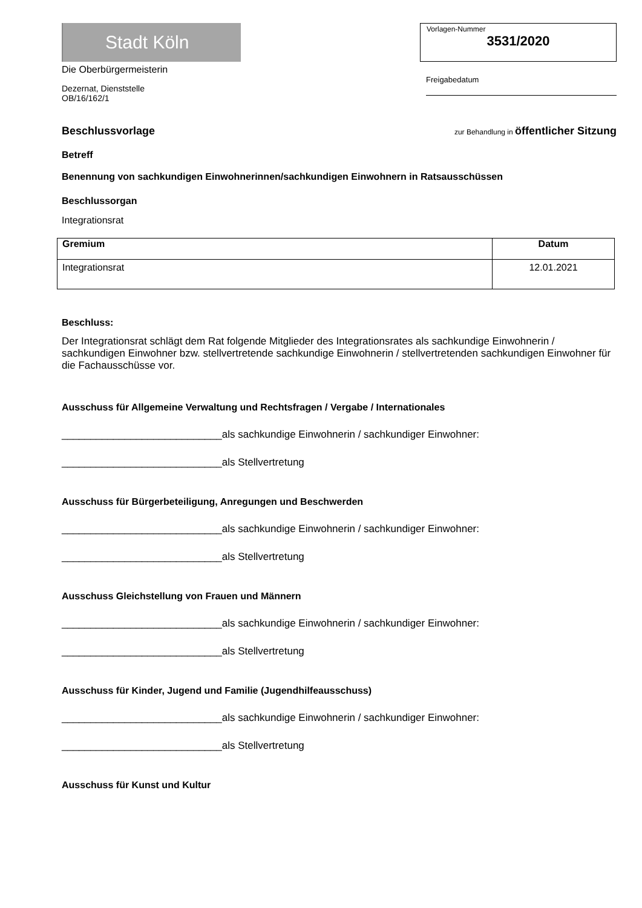Stadt Köln
Die Oberbürgermeisterin
Dezernat, Dienststelle
OB/16/162/1
Vorlagen-Nummer
3531/2020
Freigabedatum
Beschlussvorlage
zur Behandlung in öffentlicher Sitzung
Betreff
Benennung von sachkundigen Einwohnerinnen/sachkundigen Einwohnern in Ratsausschüssen
Beschlussorgan
Integrationsrat
| Gremium | Datum |
| --- | --- |
| Integrationsrat | 12.01.2021 |
Beschluss:
Der Integrationsrat schlägt dem Rat folgende Mitglieder des Integrationsrates als sachkundige Einwohnerin / sachkundigen Einwohner bzw. stellvertretende sachkundige Einwohnerin / stellvertretenden sachkundigen Einwohner für die Fachausschüsse vor.
Ausschuss für Allgemeine Verwaltung und Rechtsfragen / Vergabe / Internationales
____________________________als sachkundige Einwohnerin / sachkundiger Einwohner:
____________________________als Stellvertretung
Ausschuss für Bürgerbeteiligung, Anregungen und Beschwerden
____________________________als sachkundige Einwohnerin / sachkundiger Einwohner:
____________________________als Stellvertretung
Ausschuss Gleichstellung von Frauen und Männern
____________________________als sachkundige Einwohnerin / sachkundiger Einwohner:
____________________________als Stellvertretung
Ausschuss für Kinder, Jugend und Familie (Jugendhilfeausschuss)
____________________________als sachkundige Einwohnerin / sachkundiger Einwohner:
____________________________als Stellvertretung
Ausschuss für Kunst und Kultur